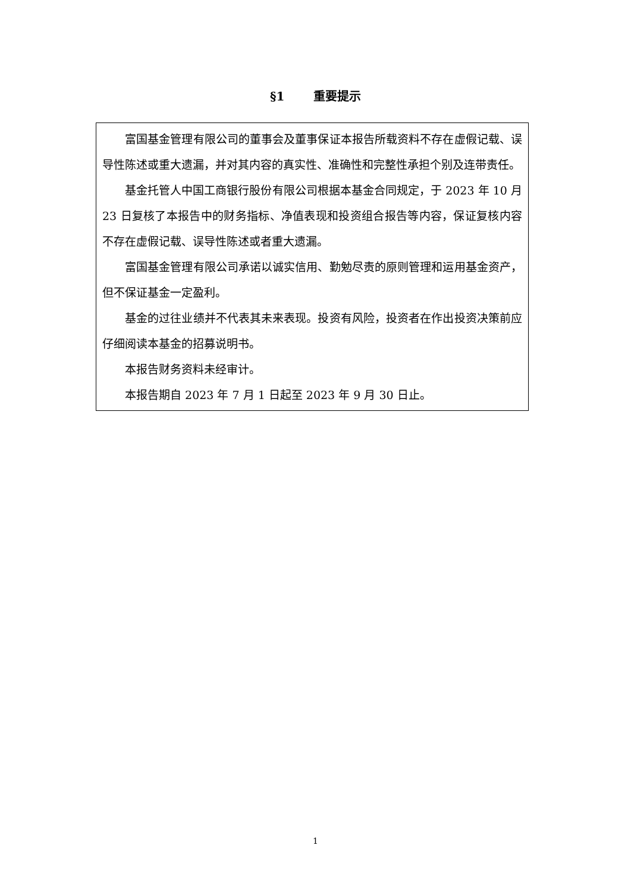§1 重要提示
富国基金管理有限公司的董事会及董事保证本报告所载资料不存在虚假记载、误导性陈述或重大遗漏，并对其内容的真实性、准确性和完整性承担个别及连带责任。
基金托管人中国工商银行股份有限公司根据本基金合同规定，于 2023 年 10 月 23 日复核了本报告中的财务指标、净值表现和投资组合报告等内容，保证复核内容不存在虚假记载、误导性陈述或者重大遗漏。
富国基金管理有限公司承诺以诚实信用、勤勉尽责的原则管理和运用基金资产，但不保证基金一定盈利。
基金的过往业绩并不代表其未来表现。投资有风险，投资者在作出投资决策前应仔细阅读本基金的招募说明书。
本报告财务资料未经审计。
本报告期自 2023 年 7 月 1 日起至 2023 年 9 月 30 日止。
1